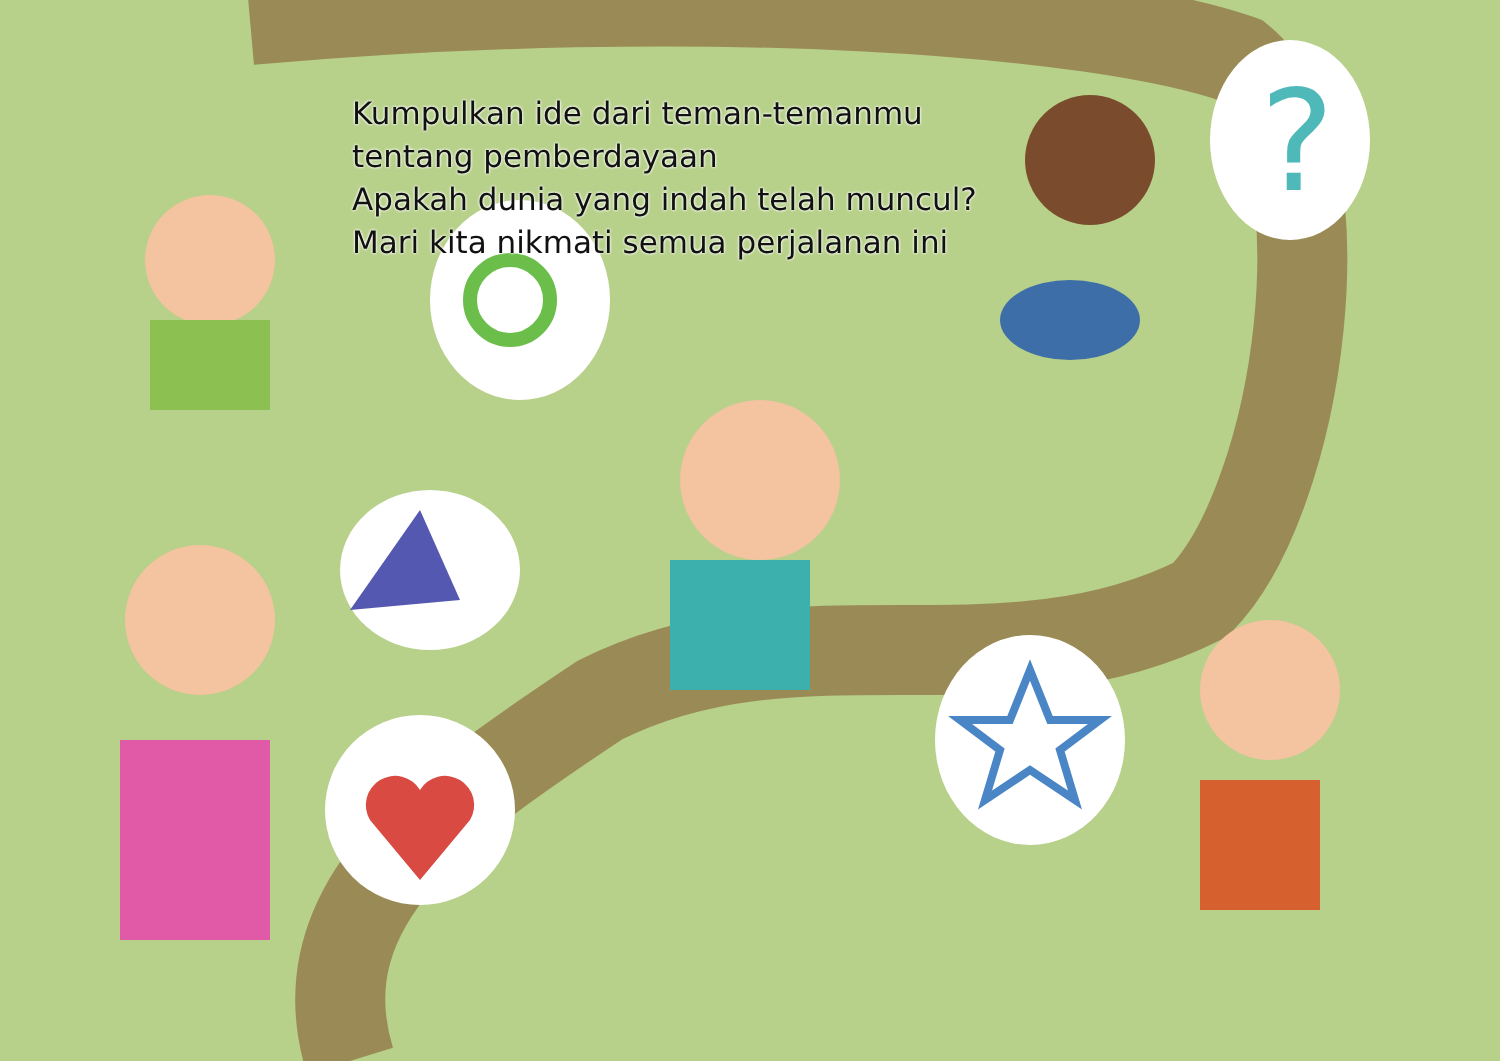?
Kumpulkan ide dari teman-temanmu
tentang pemberdayaan
Apakah dunia yang indah telah muncul?
Mari kita nikmati semua perjalanan ini